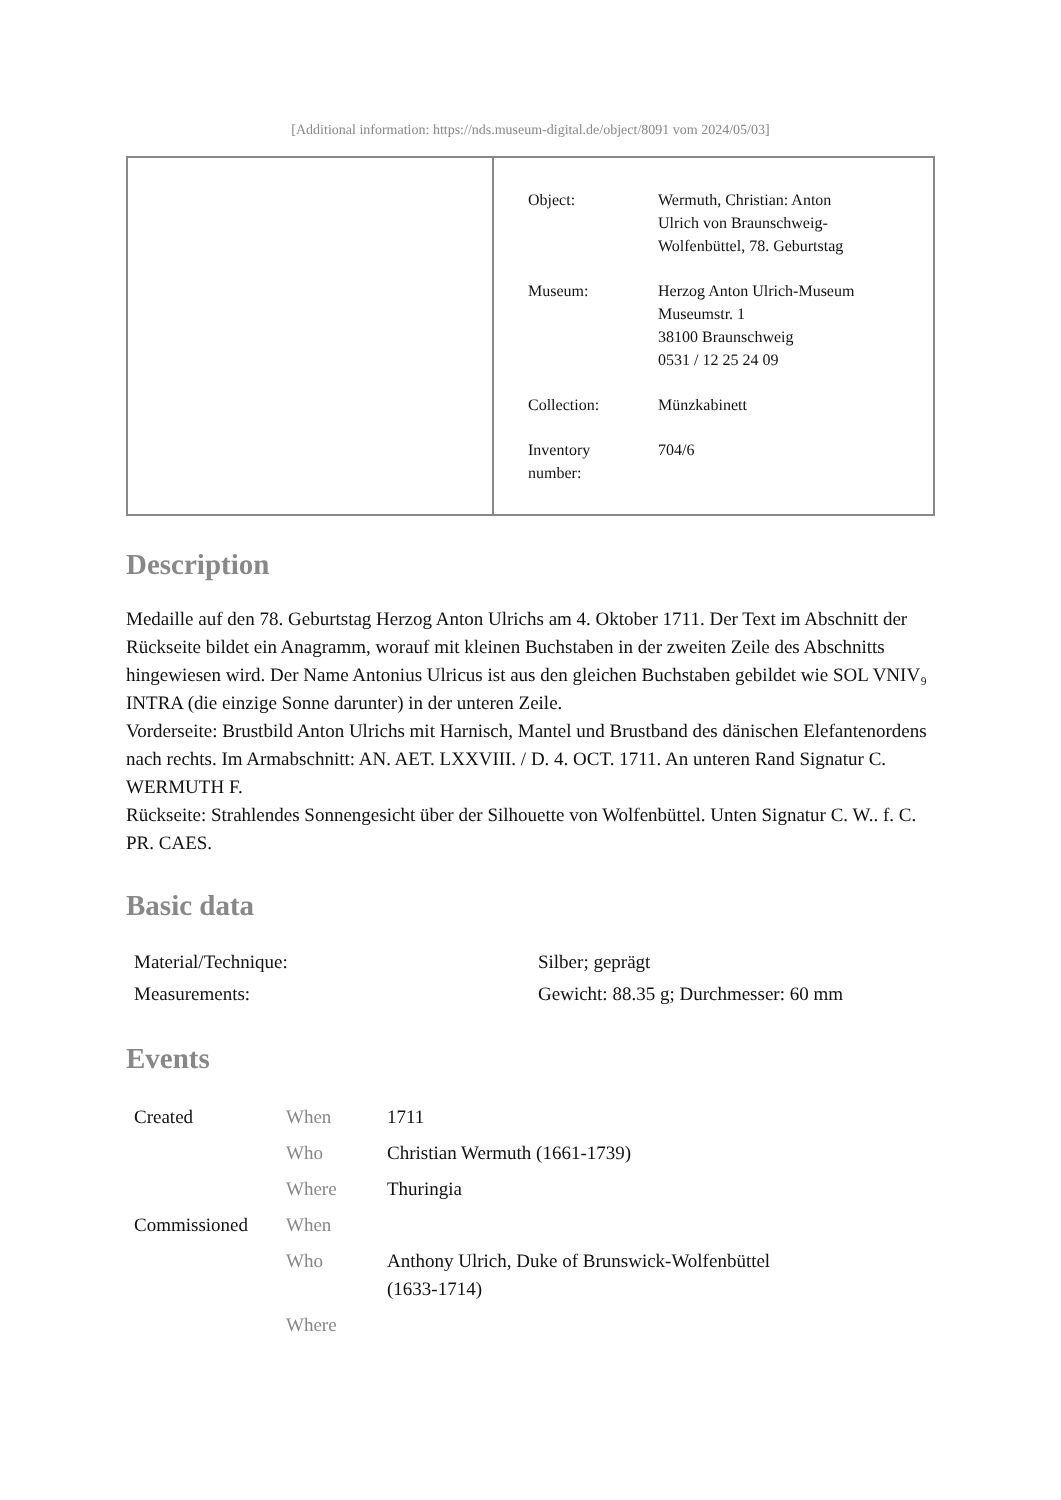[Additional information: https://nds.museum-digital.de/object/8091 vom 2024/05/03]
| Object: | Wermuth, Christian: Anton Ulrich von Braunschweig- Wolfenbüttel, 78. Geburtstag |
| Museum: | Herzog Anton Ulrich-Museum Museumstr. 1 38100 Braunschweig 0531 / 12 25 24 09 |
| Collection: | Münzkabinett |
| Inventory number: | 704/6 |
Description
Medaille auf den 78. Geburtstag Herzog Anton Ulrichs am 4. Oktober 1711. Der Text im Abschnitt der Rückseite bildet ein Anagramm, worauf mit kleinen Buchstaben in der zweiten Zeile des Abschnitts hingewiesen wird. Der Name Antonius Ulricus ist aus den gleichen Buchstaben gebildet wie SOL VNIV₉ INTRA (die einzige Sonne darunter) in der unteren Zeile.
Vorderseite: Brustbild Anton Ulrichs mit Harnisch, Mantel und Brustband des dänischen Elefantenordens nach rechts. Im Armabschnitt: AN. AET. LXXVIII. / D. 4. OCT. 1711. An unteren Rand Signatur C. WERMUTH F.
Rückseite: Strahlendes Sonnengesicht über der Silhouette von Wolfenbüttel. Unten Signatur C. W.. f. C. PR. CAES.
Basic data
| Material/Technique: | Silber; geprägt |
| Measurements: | Gewicht: 88.35 g; Durchmesser: 60 mm |
Events
| Created | When | 1711 |
| | Who | Christian Wermuth (1661-1739) |
| | Where | Thuringia |
| Commissioned | When | |
| | Who | Anthony Ulrich, Duke of Brunswick-Wolfenbüttel (1633-1714) |
| | Where | |